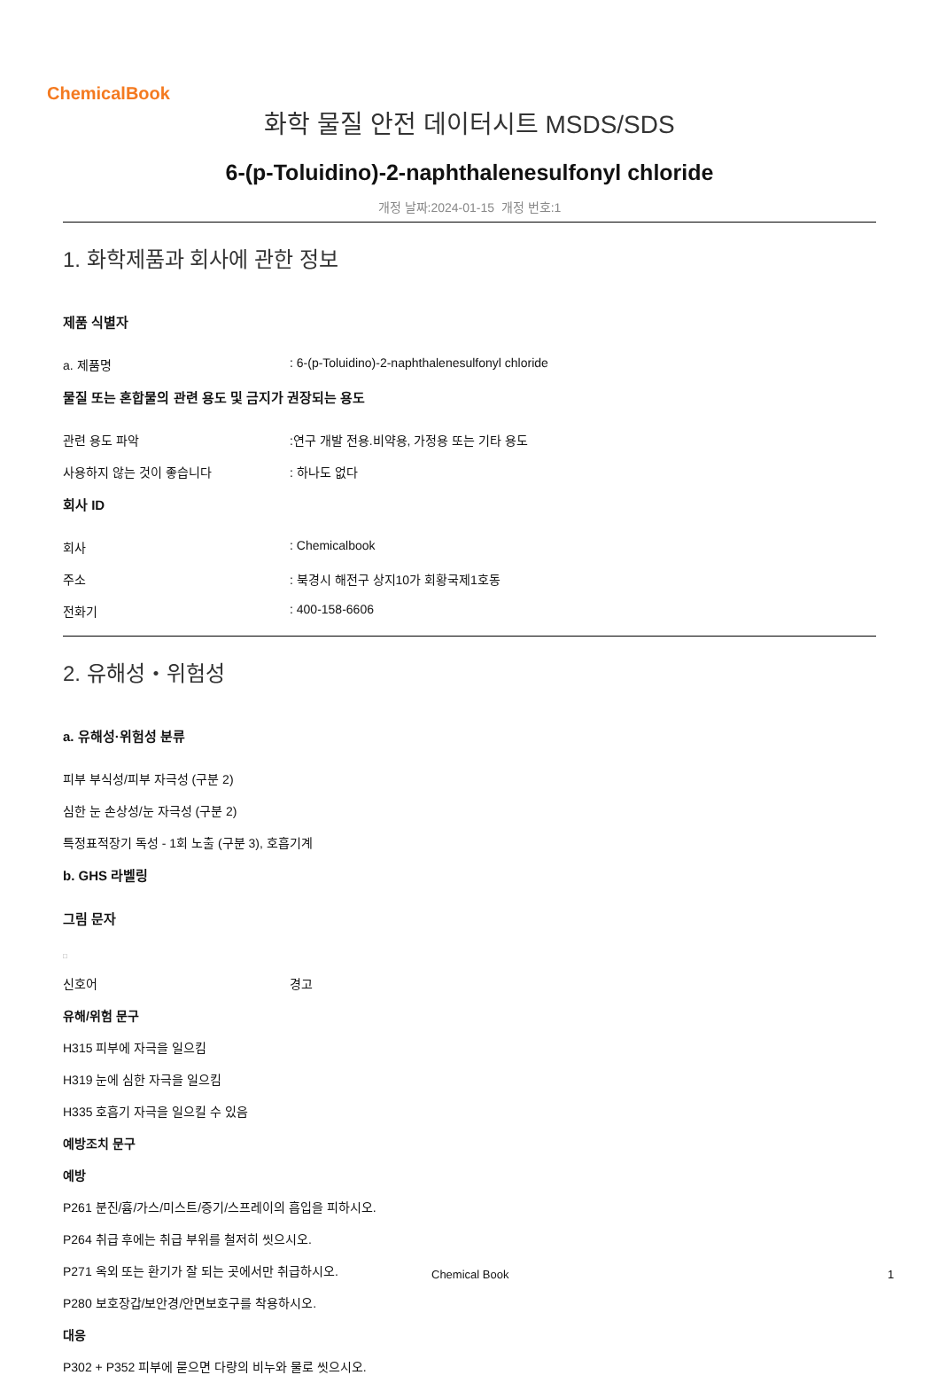ChemicalBook
화학 물질 안전 데이터시트 MSDS/SDS
6-(p-Toluidino)-2-naphthalenesulfonyl chloride
개정 날짜:2024-01-15 개정 번호:1
1. 화학제품과 회사에 관한 정보
제품 식별자
a. 제품명 : 6-(p-Toluidino)-2-naphthalenesulfonyl chloride
물질 또는 혼합물의 관련 용도 및 금지가 권장되는 용도
관련 용도 파악 :연구 개발 전용.비약용, 가정용 또는 기타 용도
사용하지 않는 것이 좋습니다 : 하나도 없다
회사 ID
회사 : Chemicalbook
주소 : 북경시 해전구 상지10가 회황국제1호동
전화기 : 400-158-6606
2. 유해성・위험성
a. 유해성·위험성 분류
피부 부식성/피부 자극성 (구분 2)
심한 눈 손상성/눈 자극성 (구분 2)
특정표적장기 독성 - 1회 노출 (구분 3), 호흡기계
b. GHS 라벨링
그림 문자
□
신호어 경고
유해/위험 문구
H315 피부에 자극을 일으킴
H319 눈에 심한 자극을 일으킴
H335 호흡기 자극을 일으킬 수 있음
예방조치 문구
예방
P261 분진/흄/가스/미스트/증기/스프레이의 흡입을 피하시오.
P264 취급 후에는 취급 부위를 철저히 씻으시오.
P271 옥외 또는 환기가 잘 되는 곳에서만 취급하시오.
P280 보호장갑/보안경/안면보호구를 착용하시오.
대응
P302 + P352 피부에 묻으면 다량의 비누와 물로 씻으시오.
Chemical Book 1